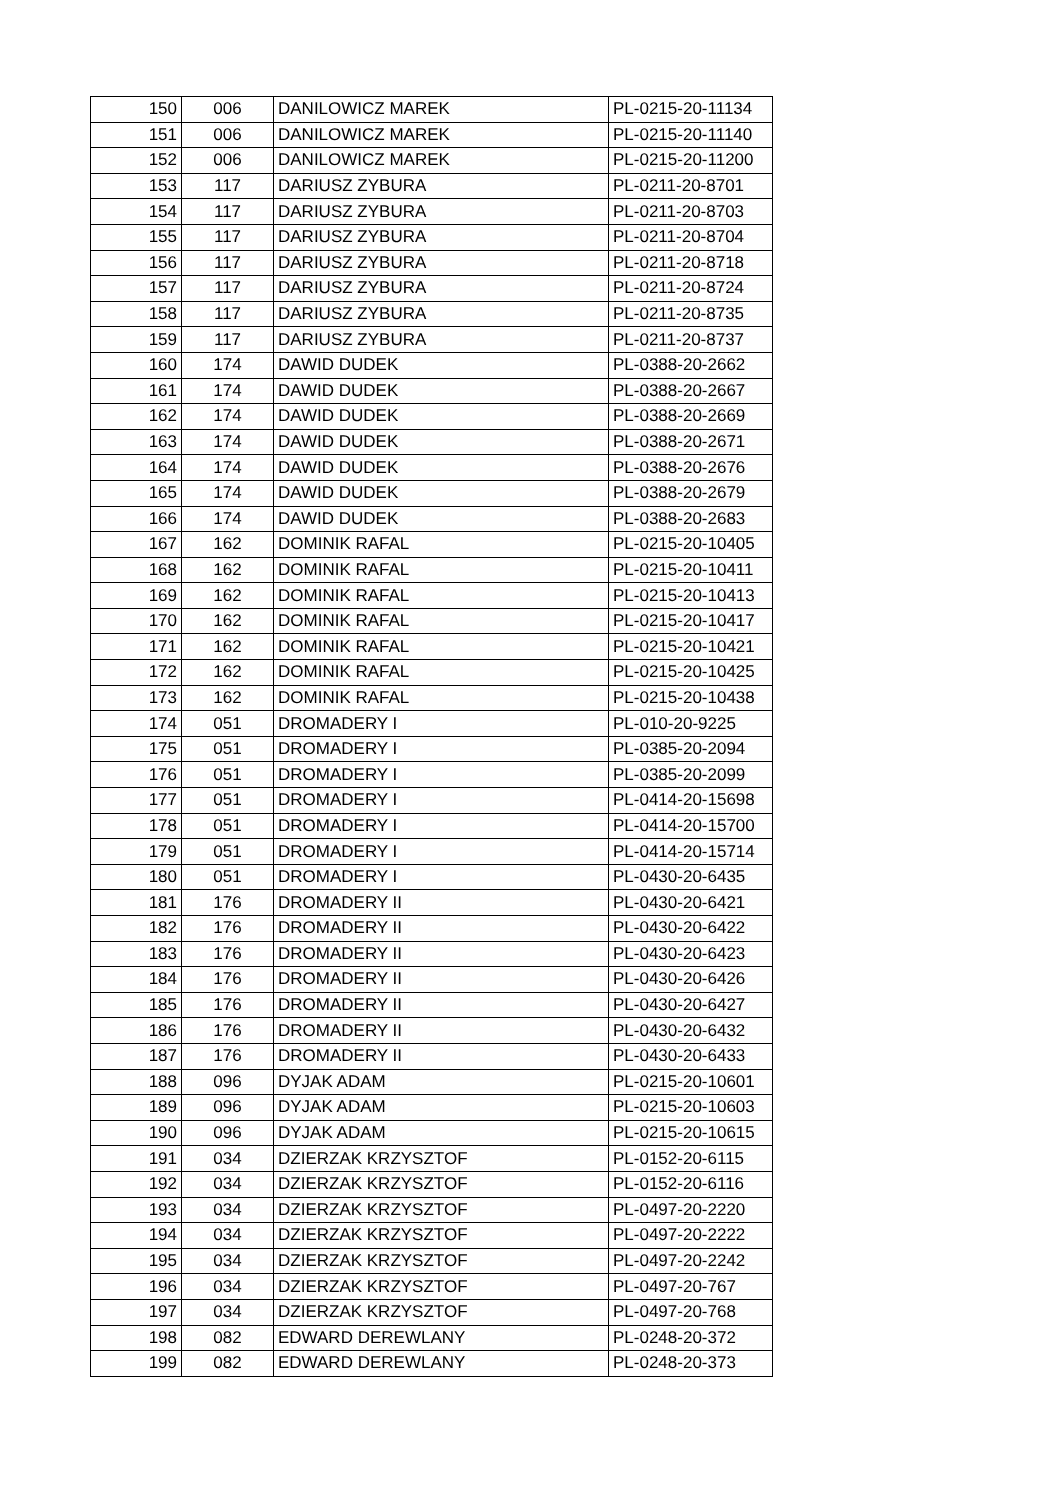| 150 | 006 | DANILOWICZ MAREK | PL-0215-20-11134 |
| 151 | 006 | DANILOWICZ MAREK | PL-0215-20-11140 |
| 152 | 006 | DANILOWICZ MAREK | PL-0215-20-11200 |
| 153 | 117 | DARIUSZ ZYBURA | PL-0211-20-8701 |
| 154 | 117 | DARIUSZ ZYBURA | PL-0211-20-8703 |
| 155 | 117 | DARIUSZ ZYBURA | PL-0211-20-8704 |
| 156 | 117 | DARIUSZ ZYBURA | PL-0211-20-8718 |
| 157 | 117 | DARIUSZ ZYBURA | PL-0211-20-8724 |
| 158 | 117 | DARIUSZ ZYBURA | PL-0211-20-8735 |
| 159 | 117 | DARIUSZ ZYBURA | PL-0211-20-8737 |
| 160 | 174 | DAWID DUDEK | PL-0388-20-2662 |
| 161 | 174 | DAWID DUDEK | PL-0388-20-2667 |
| 162 | 174 | DAWID DUDEK | PL-0388-20-2669 |
| 163 | 174 | DAWID DUDEK | PL-0388-20-2671 |
| 164 | 174 | DAWID DUDEK | PL-0388-20-2676 |
| 165 | 174 | DAWID DUDEK | PL-0388-20-2679 |
| 166 | 174 | DAWID DUDEK | PL-0388-20-2683 |
| 167 | 162 | DOMINIK RAFAL | PL-0215-20-10405 |
| 168 | 162 | DOMINIK RAFAL | PL-0215-20-10411 |
| 169 | 162 | DOMINIK RAFAL | PL-0215-20-10413 |
| 170 | 162 | DOMINIK RAFAL | PL-0215-20-10417 |
| 171 | 162 | DOMINIK RAFAL | PL-0215-20-10421 |
| 172 | 162 | DOMINIK RAFAL | PL-0215-20-10425 |
| 173 | 162 | DOMINIK RAFAL | PL-0215-20-10438 |
| 174 | 051 | DROMADERY I | PL-010-20-9225 |
| 175 | 051 | DROMADERY I | PL-0385-20-2094 |
| 176 | 051 | DROMADERY I | PL-0385-20-2099 |
| 177 | 051 | DROMADERY I | PL-0414-20-15698 |
| 178 | 051 | DROMADERY I | PL-0414-20-15700 |
| 179 | 051 | DROMADERY I | PL-0414-20-15714 |
| 180 | 051 | DROMADERY I | PL-0430-20-6435 |
| 181 | 176 | DROMADERY II | PL-0430-20-6421 |
| 182 | 176 | DROMADERY II | PL-0430-20-6422 |
| 183 | 176 | DROMADERY II | PL-0430-20-6423 |
| 184 | 176 | DROMADERY II | PL-0430-20-6426 |
| 185 | 176 | DROMADERY II | PL-0430-20-6427 |
| 186 | 176 | DROMADERY II | PL-0430-20-6432 |
| 187 | 176 | DROMADERY II | PL-0430-20-6433 |
| 188 | 096 | DYJAK ADAM | PL-0215-20-10601 |
| 189 | 096 | DYJAK ADAM | PL-0215-20-10603 |
| 190 | 096 | DYJAK ADAM | PL-0215-20-10615 |
| 191 | 034 | DZIERZAK KRZYSZTOF | PL-0152-20-6115 |
| 192 | 034 | DZIERZAK KRZYSZTOF | PL-0152-20-6116 |
| 193 | 034 | DZIERZAK KRZYSZTOF | PL-0497-20-2220 |
| 194 | 034 | DZIERZAK KRZYSZTOF | PL-0497-20-2222 |
| 195 | 034 | DZIERZAK KRZYSZTOF | PL-0497-20-2242 |
| 196 | 034 | DZIERZAK KRZYSZTOF | PL-0497-20-767 |
| 197 | 034 | DZIERZAK KRZYSZTOF | PL-0497-20-768 |
| 198 | 082 | EDWARD DEREWLANY | PL-0248-20-372 |
| 199 | 082 | EDWARD DEREWLANY | PL-0248-20-373 |